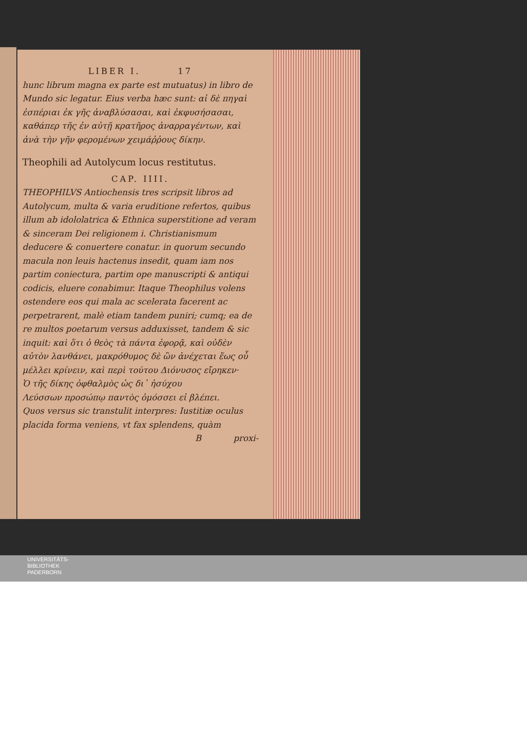LIBER I. 17
hunc librum magna ex parte est mutuatus) in libro de Mundo sic legatur. Eius verba hæc sunt: αἱ δὲ πηγαὶ ἐσπέριαι ἐκ γῆς ἀναβλύσασαι, καὶ ἐκφυσήσασαι, καθάπερ τῆς ἐν αὐτῇ κρατῆρος ἀναρραγέντων, καὶ ἀνὰ τὴν γῆν φερομένων χειμάῤῥους δίκην.
Theophili ad Autolycum locus restitutus.
CAP. IIII.
THEOPHILVS Antiochensis tres scripsit libros ad Autolycum, multa & varia eruditione refertos, quibus illum ab idololatrica & Ethnica superstitione ad veram & sinceram Dei religionem i. Christianismum deducere & conuertere conatur. in quorum secundo macula non leuis hactenus insedit, quam iam nos partim coniectura, partim ope manuscripti & antiqui codicis, eluere conabimur. Itaque Theophilus volens ostendere eos qui mala ac scelerata facerent ac perpetrarent, malè etiam tandem puniri; cumq; ea de re multos poetarum versus adduxisset, tandem & sic inquit: καὶ ὅτι ὁ θεὸς τὰ πάντα ἐφορᾷ, καὶ οὐδὲν αὐτὸν λανθάνει, μακρόθυμος δὲ ὢν ἀνέχεται ἕως οὗ μέλλει κρίνειν, καὶ περὶ τούτου Διόνυσος εἴρηκεν·
Ὁ τῆς δίκης ὀφθαλμὸς ὡς δι᾽ ἡσύχου
Λεύσσων προσώπῳ παντὸς ὁμόσσει εἰ βλέπει.
Quos versus sic transtulit interpres: Iustitiæ oculus placida forma veniens, vt fax splendens, quàm
B proxi-
UNIVERSITÄTS-
BIBLIOTHEK
PADERBORN